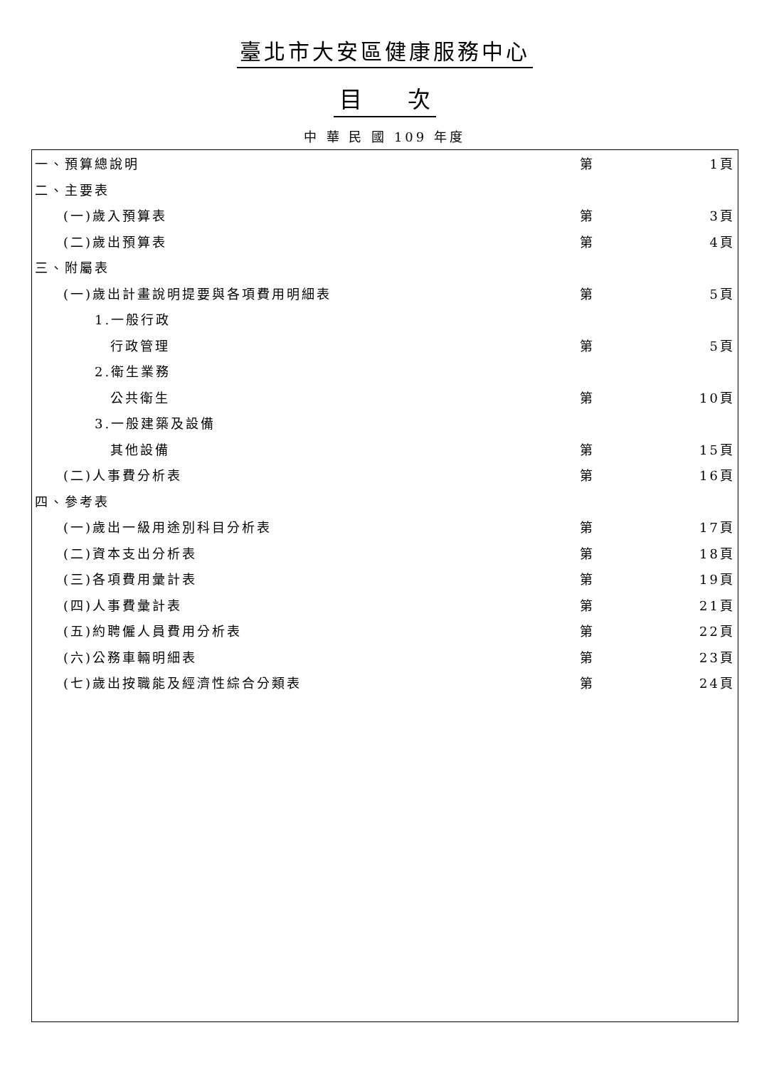臺北市大安區健康服務中心
目　　次
中 華 民 國 109 年度
| 一、預算總說明 | 第 | 1頁 |
| 二、主要表 | | |
| (一)歲入預算表 | 第 | 3頁 |
| (二)歲出預算表 | 第 | 4頁 |
| 三、附屬表 | | |
| (一)歲出計畫說明提要與各項費用明細表 | 第 | 5頁 |
| 1.一般行政 | | |
| 行政管理 | 第 | 5頁 |
| 2.衛生業務 | | |
| 公共衛生 | 第 | 10頁 |
| 3.一般建築及設備 | | |
| 其他設備 | 第 | 15頁 |
| (二)人事費分析表 | 第 | 16頁 |
| 四、參考表 | | |
| (一)歲出一級用途別科目分析表 | 第 | 17頁 |
| (二)資本支出分析表 | 第 | 18頁 |
| (三)各項費用彙計表 | 第 | 19頁 |
| (四)人事費彙計表 | 第 | 21頁 |
| (五)約聘僱人員費用分析表 | 第 | 22頁 |
| (六)公務車輛明細表 | 第 | 23頁 |
| (七)歲出按職能及經濟性綜合分類表 | 第 | 24頁 |